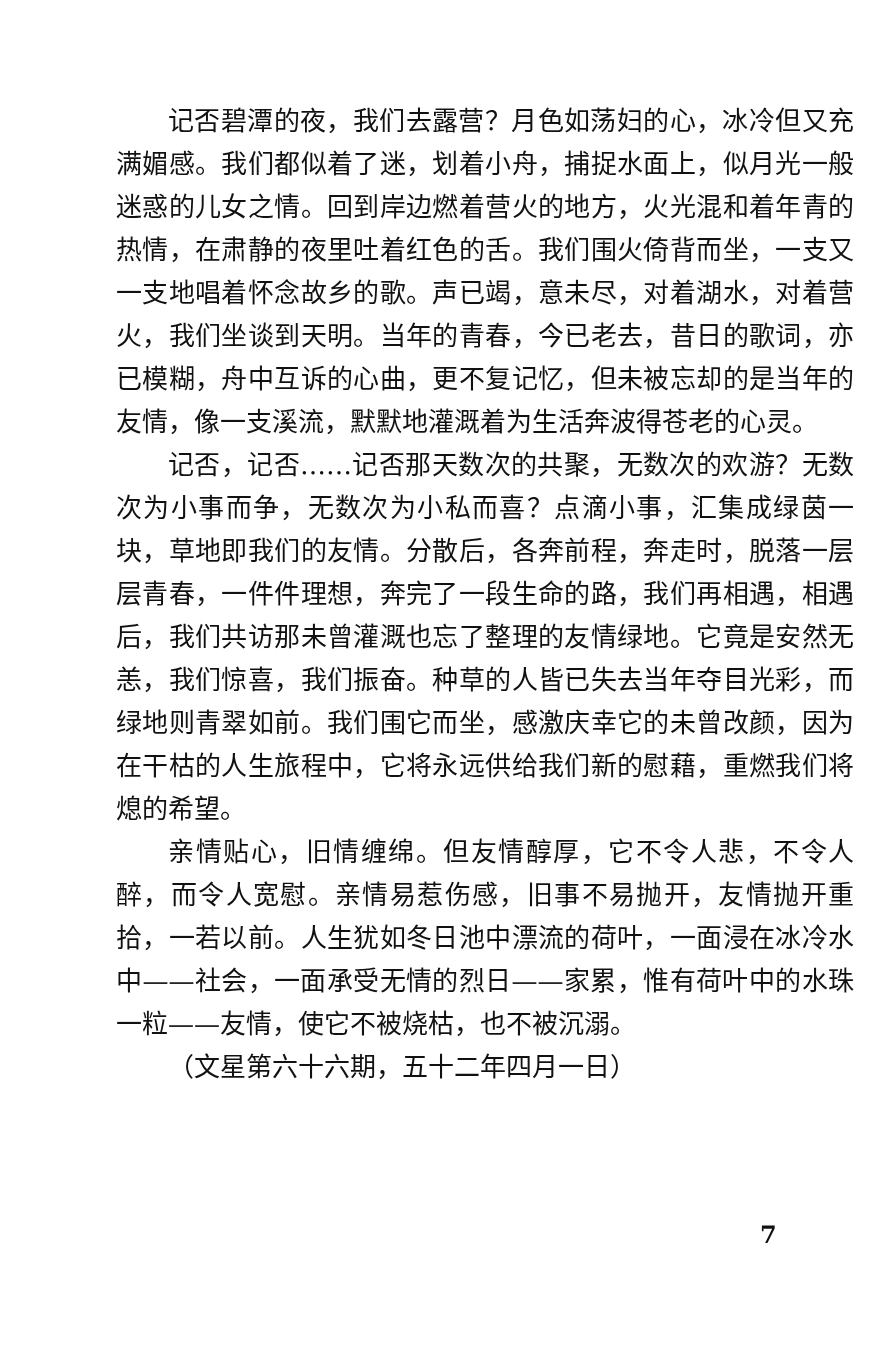记否碧潭的夜，我们去露营？月色如荡妇的心，冰冷但又充满媚感。我们都似着了迷，划着小舟，捕捉水面上，似月光一般迷惑的儿女之情。回到岸边燃着营火的地方，火光混和着年青的热情，在肃静的夜里吐着红色的舌。我们围火倚背而坐，一支又一支地唱着怀念故乡的歌。声已竭，意未尽，对着湖水，对着营火，我们坐谈到天明。当年的青春，今已老去，昔日的歌词，亦已模糊，舟中互诉的心曲，更不复记忆，但未被忘却的是当年的友情，像一支溪流，默默地灌溉着为生活奔波得苍老的心灵。
记否，记否……记否那天数次的共聚，无数次的欢游？无数次为小事而争，无数次为小私而喜？点滴小事，汇集成绿茵一块，草地即我们的友情。分散后，各奔前程，奔走时，脱落一层层青春，一件件理想，奔完了一段生命的路，我们再相遇，相遇后，我们共访那未曾灌溉也忘了整理的友情绿地。它竟是安然无恙，我们惊喜，我们振奋。种草的人皆已失去当年夺目光彩，而绿地则青翠如前。我们围它而坐，感激庆幸它的未曾改颜，因为在干枯的人生旅程中，它将永远供给我们新的慰藉，重燃我们将熄的希望。
亲情贴心，旧情缠绵。但友情醇厚，它不令人悲，不令人醉，而令人宽慰。亲情易惹伤感，旧事不易抛开，友情抛开重拾，一若以前。人生犹如冬日池中漂流的荷叶，一面浸在冰冷水中——社会，一面承受无情的烈日——家累，惟有荷叶中的水珠一粒——友情，使它不被烧枯，也不被沉溺。
（文星第六十六期，五十二年四月一日）
7